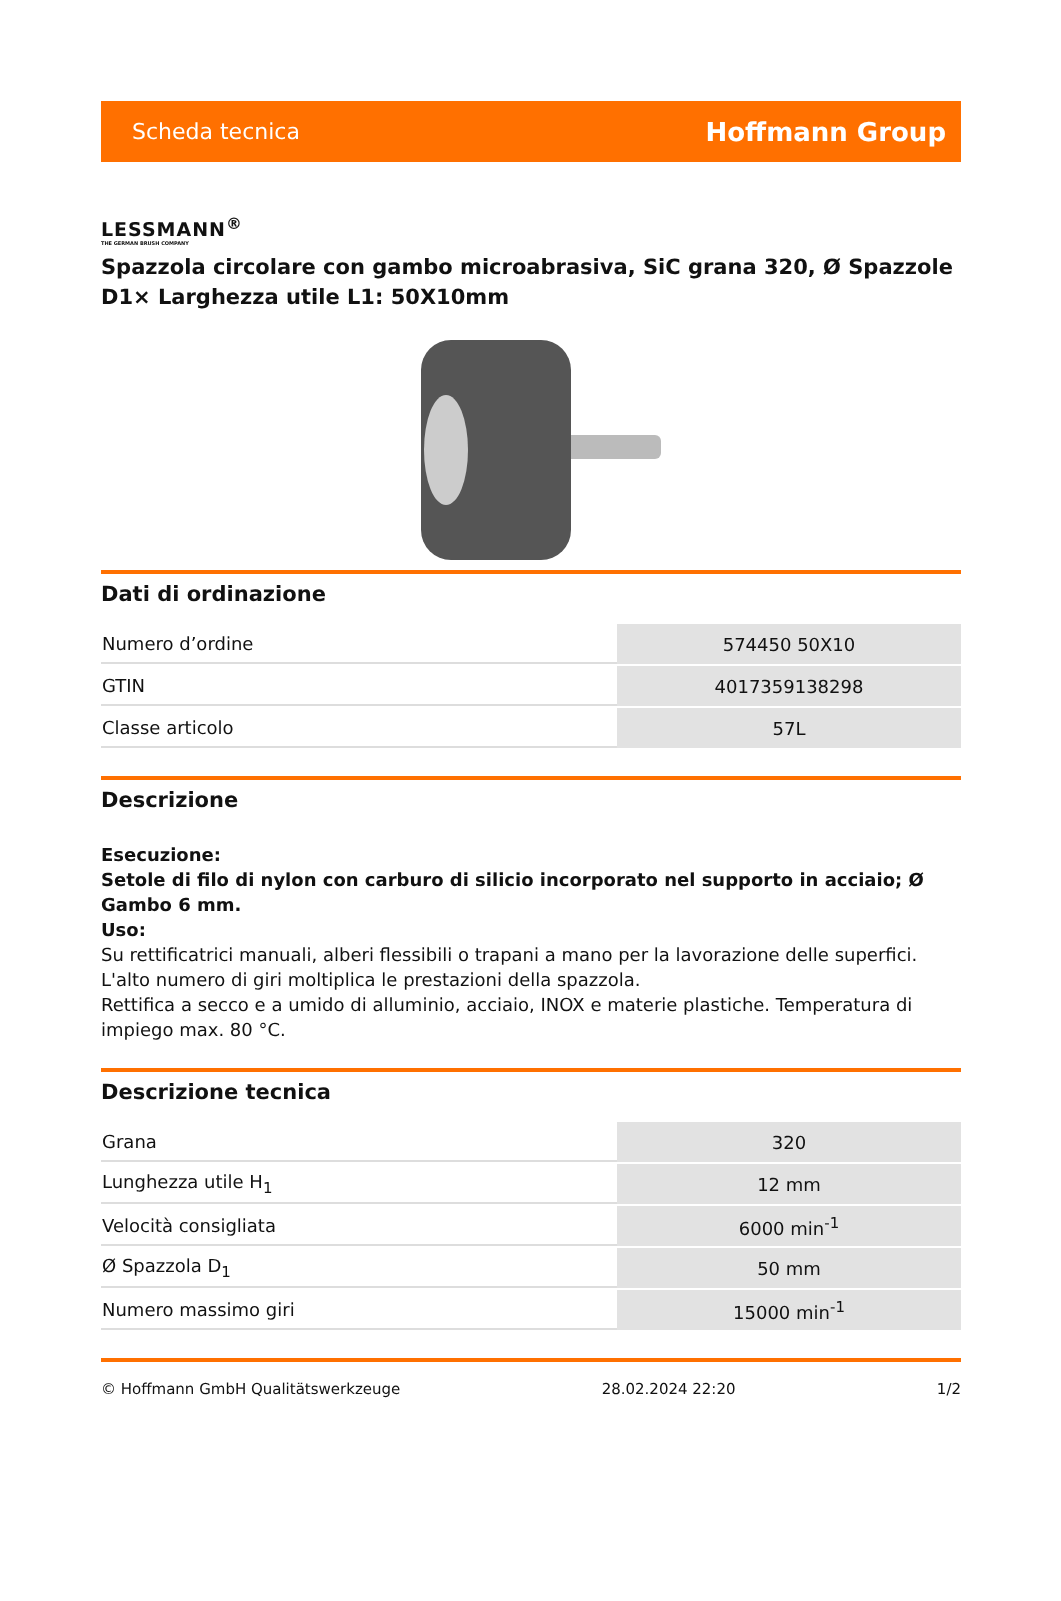Scheda tecnica Hoffmann Group
LESSMANN<sup>®</sup>
THE GERMAN BRUSH COMPANY
Spazzola circolare con gambo microabrasiva, SiC grana 320, Ø Spazzole D1× Larghezza utile L1: 50X10mm
Dati di ordinazione
| Numero d’ordine | 574450 50X10 |
| GTIN | 4017359138298 |
| Classe articolo | 57L |
Descrizione
Esecuzione:
Setole di filo di nylon con carburo di silicio incorporato nel supporto in acciaio; Ø Gambo 6 mm.
Uso:
Su rettificatrici manuali, alberi flessibili o trapani a mano per la lavorazione delle superfici. L'alto numero di giri moltiplica le prestazioni della spazzola.
Rettifica a secco e a umido di alluminio, acciaio, INOX e materie plastiche. Temperatura di impiego max. 80 °C.
Descrizione tecnica
| Grana | 320 |
| Lunghezza utile H<sub>1</sub> | 12 mm |
| Velocità consigliata | 6000 min<sup>-1</sup> |
| Ø Spazzola D<sub>1</sub> | 50 mm |
| Numero massimo giri | 15000 min<sup>-1</sup> |
© Hoffmann GmbH Qualitätswerkzeuge 28.02.2024 22:20 1/2